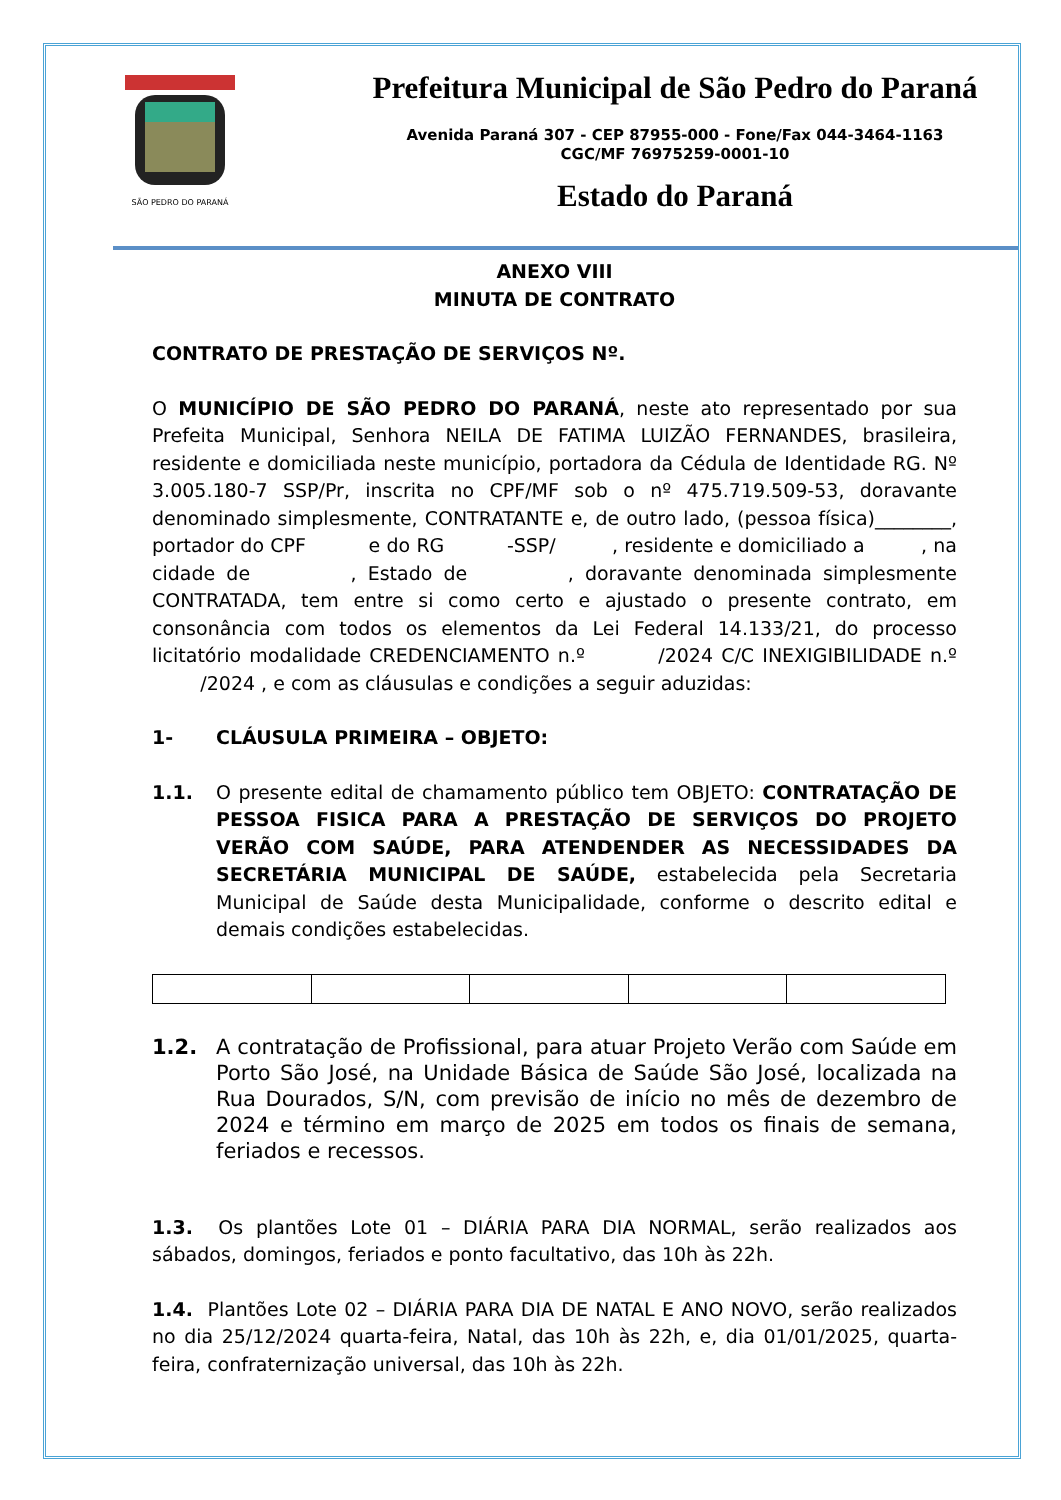SÃO PEDRO DO PARANÁ
Prefeitura Municipal de São Pedro do Paraná
Avenida Paraná 307 - CEP 87955-000 - Fone/Fax 044-3464-1163
CGC/MF 76975259-0001-10
Estado do Paraná
ANEXO VIII
MINUTA DE CONTRATO
CONTRATO DE PRESTAÇÃO DE SERVIÇOS Nº.
O MUNICÍPIO DE SÃO PEDRO DO PARANÁ, neste ato representado por sua Prefeita Municipal, Senhora NEILA DE FATIMA LUIZÃO FERNANDES, brasileira, residente e domiciliada neste município, portadora da Cédula de Identidade RG. Nº 3.005.180-7 SSP/Pr, inscrita no CPF/MF sob o nº 475.719.509-53, doravante denominado simplesmente, CONTRATANTE e, de outro lado, (pessoa física)________, portador do CPF e do RG -SSP/ , residente e domiciliado a , na cidade de , Estado de , doravante denominada simplesmente CONTRATADA, tem entre si como certo e ajustado o presente contrato, em consonância com todos os elementos da Lei Federal 14.133/21, do processo licitatório modalidade CREDENCIAMENTO n.º /2024 C/C INEXIGIBILIDADE n.º /2024 , e com as cláusulas e condições a seguir aduzidas:
1- CLÁUSULA PRIMEIRA – OBJETO:
1.1. O presente edital de chamamento público tem OBJETO: CONTRATAÇÃO DE PESSOA FISICA PARA A PRESTAÇÃO DE SERVIÇOS DO PROJETO VERÃO COM SAÚDE, PARA ATENDENDER AS NECESSIDADES DA SECRETÁRIA MUNICIPAL DE SAÚDE, estabelecida pela Secretaria Municipal de Saúde desta Municipalidade, conforme o descrito edital e demais condições estabelecidas.
1.2. A contratação de Profissional, para atuar Projeto Verão com Saúde em Porto São José, na Unidade Básica de Saúde São José, localizada na Rua Dourados, S/N, com previsão de início no mês de dezembro de 2024 e término em março de 2025 em todos os finais de semana, feriados e recessos.
1.3. Os plantões Lote 01 – DIÁRIA PARA DIA NORMAL, serão realizados aos sábados, domingos, feriados e ponto facultativo, das 10h às 22h.
1.4. Plantões Lote 02 – DIÁRIA PARA DIA DE NATAL E ANO NOVO, serão realizados no dia 25/12/2024 quarta-feira, Natal, das 10h às 22h, e, dia 01/01/2025, quarta-feira, confraternização universal, das 10h às 22h.